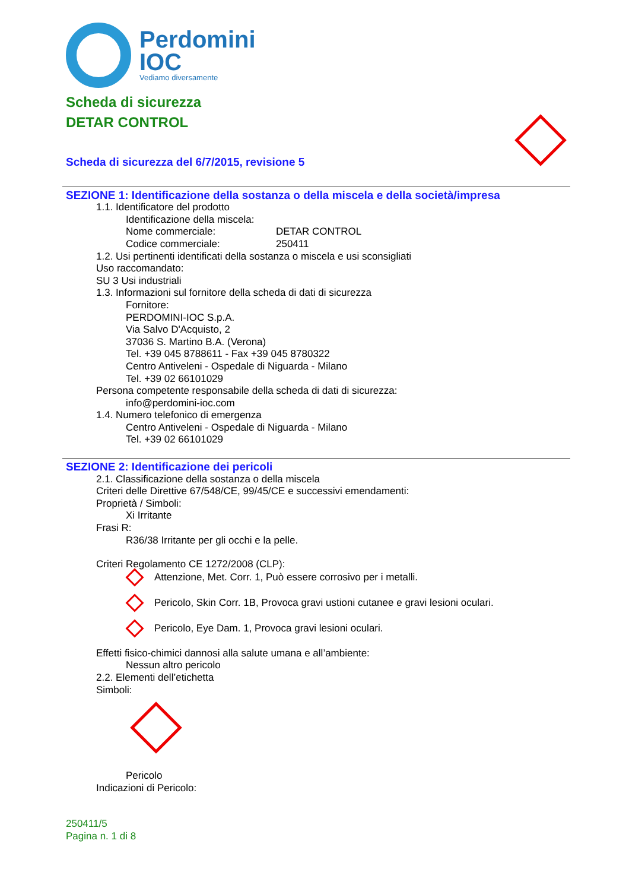Perdomini
IOC
Vediamo diversamente
Scheda di sicurezza
DETAR CONTROL
Scheda di sicurezza del 6/7/2015, revisione 5
SEZIONE 1: Identificazione della sostanza o della miscela e della società/impresa
1.1. Identificatore del prodotto
Identificazione della miscela:
Nome commerciale: DETAR CONTROL
Codice commerciale: 250411
1.2. Usi pertinenti identificati della sostanza o miscela e usi sconsigliati
Uso raccomandato:
SU 3 Usi industriali
1.3. Informazioni sul fornitore della scheda di dati di sicurezza
Fornitore:
PERDOMINI-IOC S.p.A.
Via Salvo D'Acquisto, 2
37036 S. Martino B.A. (Verona)
Tel. +39 045 8788611 - Fax +39 045 8780322
Centro Antiveleni - Ospedale di Niguarda - Milano
Tel. +39 02 66101029
Persona competente responsabile della scheda di dati di sicurezza:
info@perdomini-ioc.com
1.4. Numero telefonico di emergenza
Centro Antiveleni - Ospedale di Niguarda - Milano
Tel. +39 02 66101029
SEZIONE 2: Identificazione dei pericoli
2.1. Classificazione della sostanza o della miscela
Criteri delle Direttive 67/548/CE, 99/45/CE e successivi emendamenti:
Proprietà / Simboli:
Xi Irritante
Frasi R:
R36/38 Irritante per gli occhi e la pelle.
Criteri Regolamento CE 1272/2008 (CLP):
Attenzione, Met. Corr. 1, Può essere corrosivo per i metalli.
Pericolo, Skin Corr. 1B, Provoca gravi ustioni cutanee e gravi lesioni oculari.
Pericolo, Eye Dam. 1, Provoca gravi lesioni oculari.
Effetti fisico-chimici dannosi alla salute umana e all’ambiente:
Nessun altro pericolo
2.2. Elementi dell’etichetta
Simboli:
Pericolo
Indicazioni di Pericolo:
250411/5
Pagina n. 1 di 8